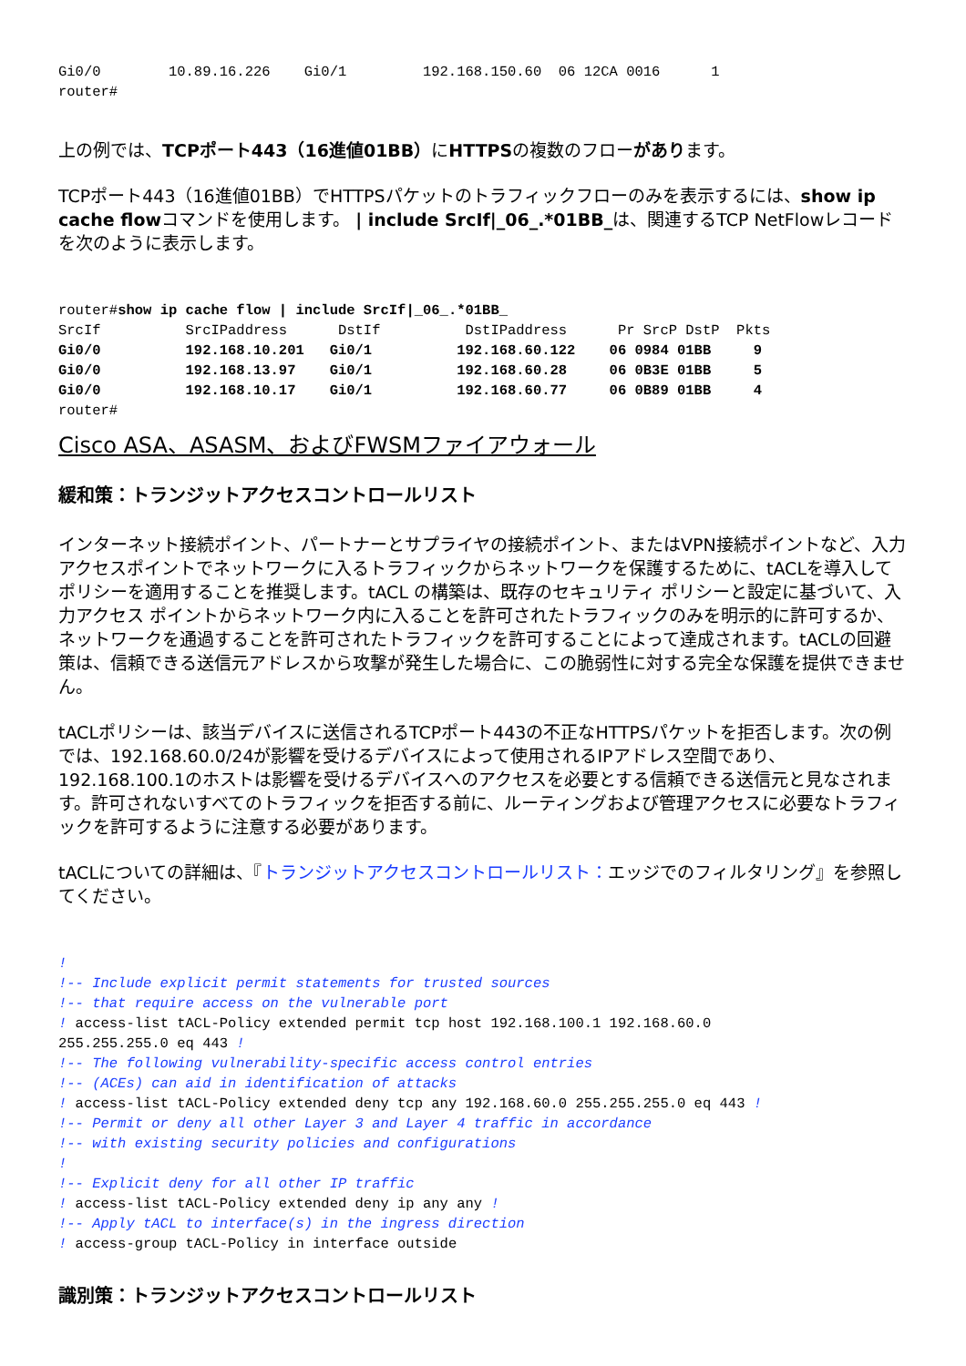Gi0/0        10.89.16.226    Gi0/1         192.168.150.60  06 12CA 0016      1
router#
上の例では、TCPポート443（16進値01BB）にHTTPSの複数のフローがあります。
TCPポート443（16進値01BB）でHTTPSパケットのトラフィックフローのみを表示するには、show ip cache flowコマンドを使用します。 | include SrcIf|_06_.*01BB_は、関連するTCP NetFlowレコードを次のように表示します。
router#show ip cache flow | include SrcIf|_06_.*01BB_
SrcIf          SrcIPaddress      DstIf          DstIPaddress      Pr SrcP DstP  Pkts
Gi0/0          192.168.10.201   Gi0/1          192.168.60.122    06 0984 01BB     9
Gi0/0          192.168.13.97    Gi0/1          192.168.60.28     06 0B3E 01BB     5
Gi0/0          192.168.10.17    Gi0/1          192.168.60.77     06 0B89 01BB     4
router#
Cisco ASA、ASASM、およびFWSMファイアウォール
緩和策：トランジットアクセスコントロールリスト
インターネット接続ポイント、パートナーとサプライヤの接続ポイント、またはVPN接続ポイントなど、入力アクセスポイントでネットワークに入るトラフィックからネットワークを保護するために、tACLを導入してポリシーを適用することを推奨します。tACL の構築は、既存のセキュリティ ポリシーと設定に基づいて、入力アクセス ポイントからネットワーク内に入ることを許可されたトラフィックのみを明示的に許可するか、ネットワークを通過することを許可されたトラフィックを許可することによって達成されます。tACLの回避策は、信頼できる送信元アドレスから攻撃が発生した場合に、この脆弱性に対する完全な保護を提供できません。
tACLポリシーは、該当デバイスに送信されるTCPポート443の不正なHTTPSパケットを拒否します。次の例では、192.168.60.0/24が影響を受けるデバイスによって使用されるIPアドレス空間であり、192.168.100.1のホストは影響を受けるデバイスへのアクセスを必要とする信頼できる送信元と見なされます。許可されないすべてのトラフィックを拒否する前に、ルーティングおよび管理アクセスに必要なトラフィックを許可するように注意する必要があります。
tACLについての詳細は、『トランジットアクセスコントロールリスト：エッジでのフィルタリング』を参照してください。
!
!-- Include explicit permit statements for trusted sources
!-- that require access on the vulnerable port
! access-list tACL-Policy extended permit tcp host 192.168.100.1 192.168.60.0
255.255.255.0 eq 443 !
!-- The following vulnerability-specific access control entries
!-- (ACEs) can aid in identification of attacks
! access-list tACL-Policy extended deny tcp any 192.168.60.0 255.255.255.0 eq 443 !
!-- Permit or deny all other Layer 3 and Layer 4 traffic in accordance
!-- with existing security policies and configurations
!
!-- Explicit deny for all other IP traffic
! access-list tACL-Policy extended deny ip any any !
!-- Apply tACL to interface(s) in the ingress direction
! access-group tACL-Policy in interface outside
識別策：トランジットアクセスコントロールリスト